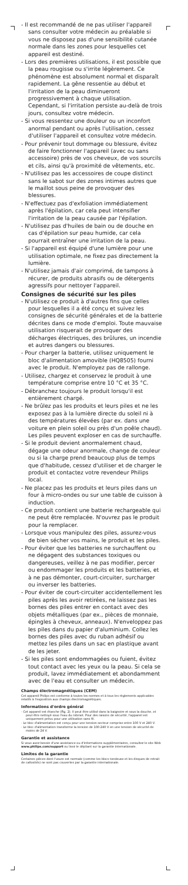- Il est recommandé de ne pas utiliser l'appareil sans consulter votre médecin au préalable si vous ne disposez pas d'une sensibilité cutanée normale dans les zones pour lesquelles cet appareil est destiné.
- Lors des premières utilisations, il est possible que la peau rougisse ou s'irrite légèrement. Ce phénomène est absolument normal et disparaît rapidement. La gêne ressentie au début et l'irritation de la peau diminueront progressivement à chaque utilisation. Cependant, si l'irritation persiste au-delà de trois jours, consultez votre médecin.
- Si vous ressentez une douleur ou un inconfort anormal pendant ou après l'utilisation, cessez d'utiliser l'appareil et consultez votre médecin.
- Pour prévenir tout dommage ou blessure, évitez de faire fonctionner l'appareil (avec ou sans accessoire) près de vos cheveux, de vos sourcils et cils, ainsi qu'à proximité de vêtements, etc.
- N'utilisez pas les accessoires de coupe distinct sans le sabot sur des zones intimes autres que le maillot sous peine de provoquer des blessures.
- N'effectuez pas d'exfoliation immédiatement après l'épilation, car cela peut intensifier l'irritation de la peau causée par l'épilation.
- N'utilisez pas d'huiles de bain ou de douche en cas d'épilation sur peau humide, car cela pourrait entraîner une irritation de la peau.
- Si l'appareil est équipé d'une lumière pour une utilisation optimale, ne fixez pas directement la lumière.
- N'utilisez jamais d'air comprimé, de tampons à récurer, de produits abrasifs ou de détergents agressifs pour nettoyer l'appareil.
Consignes de sécurité sur les piles
- N'utilisez ce produit à d'autres fins que celles pour lesquelles il a été conçu et suivez les consignes de sécurité générales et de la batterie décrites dans ce mode d'emploi. Toute mauvaise utilisation risquerait de provoquer des décharges électriques, des brûlures, un incendie et autres dangers ou blessures.
- Pour charger la batterie, utilisez uniquement le bloc d'alimentation amovible (HQ8505) fourni avec le produit. N'employez pas de rallonge.
- Utilisez, chargez et conservez le produit à une température comprise entre 10 °C et 35 °C.
- Débranchez toujours le produit lorsqu'il est entièrement chargé.
- Ne brûlez pas les produits et leurs piles et ne les exposez pas à la lumière directe du soleil ni à des températures élevées (par ex. dans une voiture en plein soleil ou près d'un poêle chaud). Les piles peuvent exploser en cas de surchauffe.
- Si le produit devient anormalement chaud, dégage une odeur anormale, change de couleur ou si la charge prend beaucoup plus de temps que d'habitude, cessez d'utiliser et de charger le produit et contactez votre revendeur Philips local.
- Ne placez pas les produits et leurs piles dans un four à micro-ondes ou sur une table de cuisson à induction.
- Ce produit contient une batterie rechargeable qui ne peut être remplacée. N'ouvrez pas le produit pour la remplacer.
- Lorsque vous manipulez des piles, assurez-vous de bien sécher vos mains, le produit et les piles.
- Pour éviter que les batteries ne surchauffent ou ne dégagent des substances toxiques ou dangereuses, veillez à ne pas modifier, percer ou endommager les produits et les batteries, et à ne pas démonter, court-circuiter, surcharger ou inverser les batteries.
- Pour éviter de court-circuiter accidentellement les piles après les avoir retirées, ne laissez pas les bornes des piles entrer en contact avec des objets métalliques (par ex., pièces de monnaie, épingles à cheveux, anneaux). N'enveloppez pas les piles dans du papier d'aluminium. Collez les bornes des piles avec du ruban adhésif ou mettez les piles dans un sac en plastique avant de les jeter.
- Si les piles sont endommagées ou fuient, évitez tout contact avec les yeux ou la peau. Si cela se produit, lavez immédiatement et abondamment avec de l'eau et consulter un médecin.
Champs électromagnétiques (CEM)
Cet appareil Philips est conforme à toutes les normes et à tous les règlements applicables relatifs à l'exposition aux champs électromagnétiques.
Informations d'ordre général
- Cet appareil est étanche (Fig. 2). Il peut être utilisé dans la baignoire et sous la douche, et peut être nettoyé sous l'eau du robinet. Pour des raisons de sécurité, l'appareil est uniquement prévu pour une utilisation sans fil.
- Le bloc d'alimentation est conçu pour une tension secteur comprise entre 100 V et 240 V.
- Le bloc d'alimentation transforme la tension de 100-240 V en une tension de sécurité de moins de 24 V.
Garantie et assistance
Si vous avez besoin d'une assistance ou d'informations supplémentaires, consultez le site Web www.philips.com/support ou lisez le dépliant sur la garantie internationale.
Limites de la garantie
Certaines pièces dont l'usure est normale (comme les blocs tondeuse et les disques de retrait de callosités) ne sont pas couvertes par la garantie internationale.